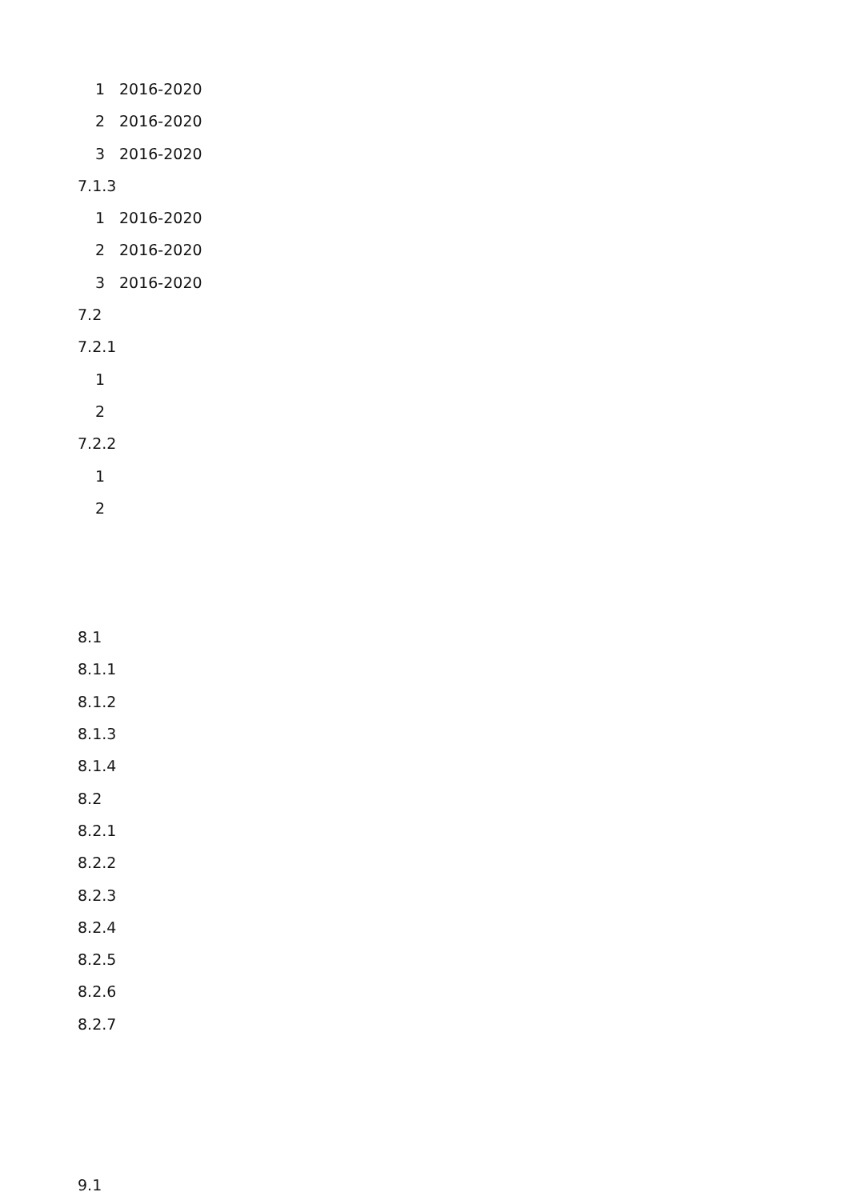1 2016-2020
2 2016-2020
3 2016-2020
7.1.3
1 2016-2020
2 2016-2020
3 2016-2020
7.2
7.2.1
1
2
7.2.2
1
2
8.1
8.1.1
8.1.2
8.1.3
8.1.4
8.2
8.2.1
8.2.2
8.2.3
8.2.4
8.2.5
8.2.6
8.2.7
9.1